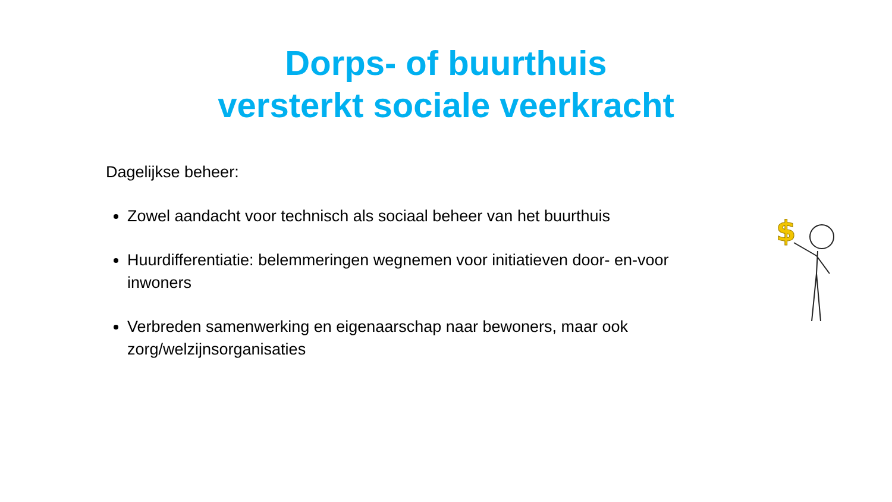Dorps- of buurthuis
versterkt sociale veerkracht
Dagelijkse beheer:
Zowel aandacht voor technisch als sociaal beheer van het buurthuis
Huurdifferentiatie: belemmeringen wegnemen voor initiatieven door- en-voor inwoners
Verbreden samenwerking en eigenaarschap naar bewoners, maar ook zorg/welzijnsorganisaties
$